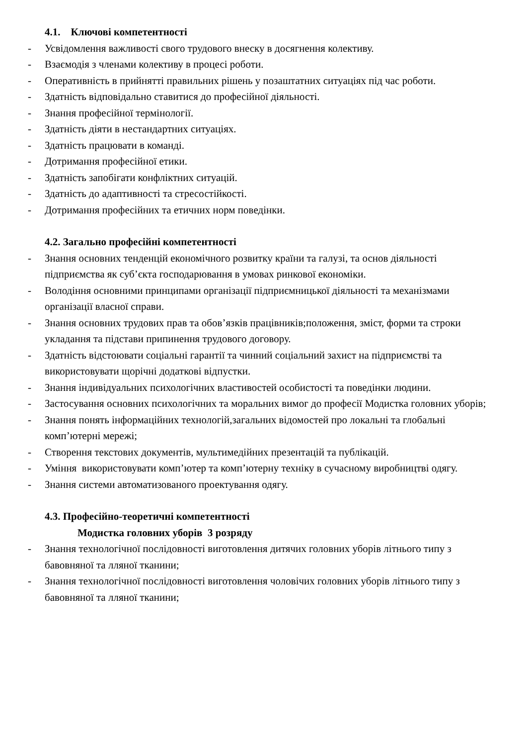4.1. Ключові компетентності
- Усвідомлення важливості свого трудового внеску в досягнення колективу.
- Взаємодія з членами колективу в процесі роботи.
- Оперативність в прийнятті правильних рішень у позаштатних ситуаціях під час роботи.
- Здатність відповідально ставитися до професійної діяльності.
- Знання професійної термінології.
- Здатність діяти в нестандартних ситуаціях.
- Здатність працювати в команді.
- Дотримання професійної етики.
- Здатність запобігати конфліктних ситуацій.
- Здатність до адаптивності та стресостійкості.
- Дотримання професійних та етичних норм поведінки.
4.2. Загально професійні компетентності
- Знання основних тенденцій економічного розвитку країни та галузі, та основ діяльності підприємства як суб’єкта господарювання в умовах ринкової економіки.
- Володіння основними принципами організації підприємницької діяльності та механізмами організації власної справи.
- Знання основних трудових прав та обов’язків працівників;положення, зміст, форми та строки укладання та підстави припинення трудового договору.
- Здатність відстоювати соціальні гарантії та чинний соціальний захист на підприємстві та використовувати щорічні додаткові відпустки.
- Знання індивідуальних психологічних властивостей особистості та поведінки людини.
- Застосування основних психологічних та моральних вимог до професії Модистка головних уборів;
- Знання понять інформаційних технологій,загальних відомостей про локальні та глобальні комп’ютерні мережі;
- Створення текстових документів, мультимедійних презентацій та публікацій.
- Уміння використовувати комп’ютер та комп’ютерну техніку в сучасному виробництві одягу.
- Знання системи автоматизованого проектування одягу.
4.3. Професійно-теоретичні компетентності
Модистка головних уборів 3 розряду
- Знання технологічної послідовності виготовлення дитячих головних уборів літнього типу з бавовняної та лляної тканини;
- Знання технологічної послідовності виготовлення чоловічих головних уборів літнього типу з бавовняної та лляної тканини;